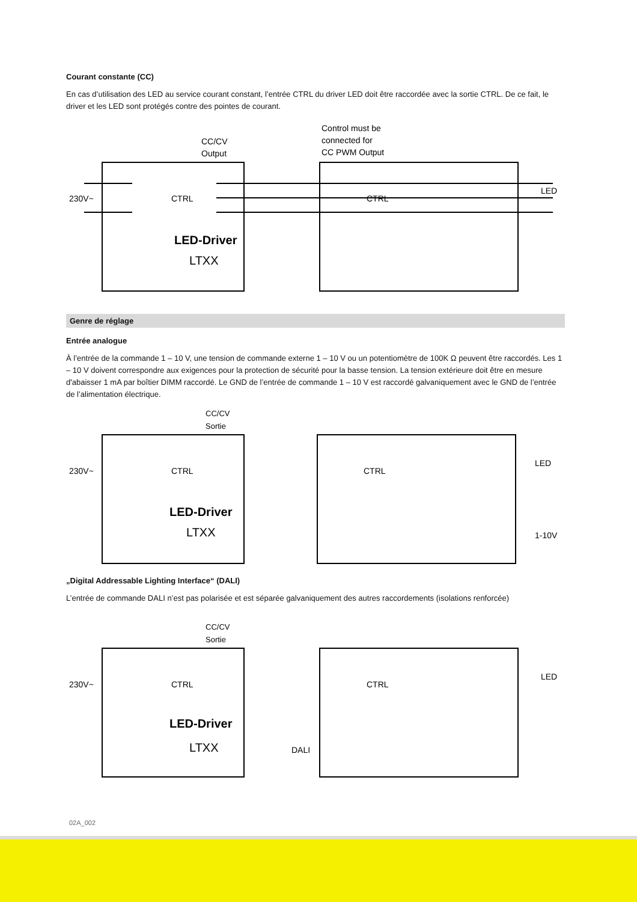Courant constante (CC)
En cas d’utilisation des LED au service courant constant, l’entrée CTRL du driver LED doit être raccordée avec la sortie CTRL. De ce fait, le driver et les LED sont protégés contre des pointes de courant.
Control must be
connected for
CC PWM Output
CC/CV
Output
230V~
CTRL
CTRL
LED
LED-Driver
LTXX
Genre de réglage
Entrée analogue
À l’entrée de la commande 1 – 10 V, une tension de commande externe 1 – 10 V ou un potentiomètre de 100K Ω peuvent être raccordés. Les 1 – 10 V doivent correspondre aux exigences pour la protection de sécurité pour la basse tension. La tension extérieure doit être en mesure d'abaisser 1 mA par boîtier DIMM raccordé. Le GND de l’entrée de commande 1 – 10 V est raccordé galvaniquement avec le GND de l’entrée de l’alimentation électrique.
CC/CV
Sortie
230V~
CTRL
CTRL
LED
1-10V
LED-Driver
LTXX
„Digital Addressable Lighting Interface“ (DALI)
L’entrée de commande DALI n’est pas polarisée et est séparée galvaniquement des autres raccordements (isolations renforcée)
CC/CV
Sortie
230V~
CTRL
CTRL
LED
DALI
LED-Driver
LTXX
02A_002